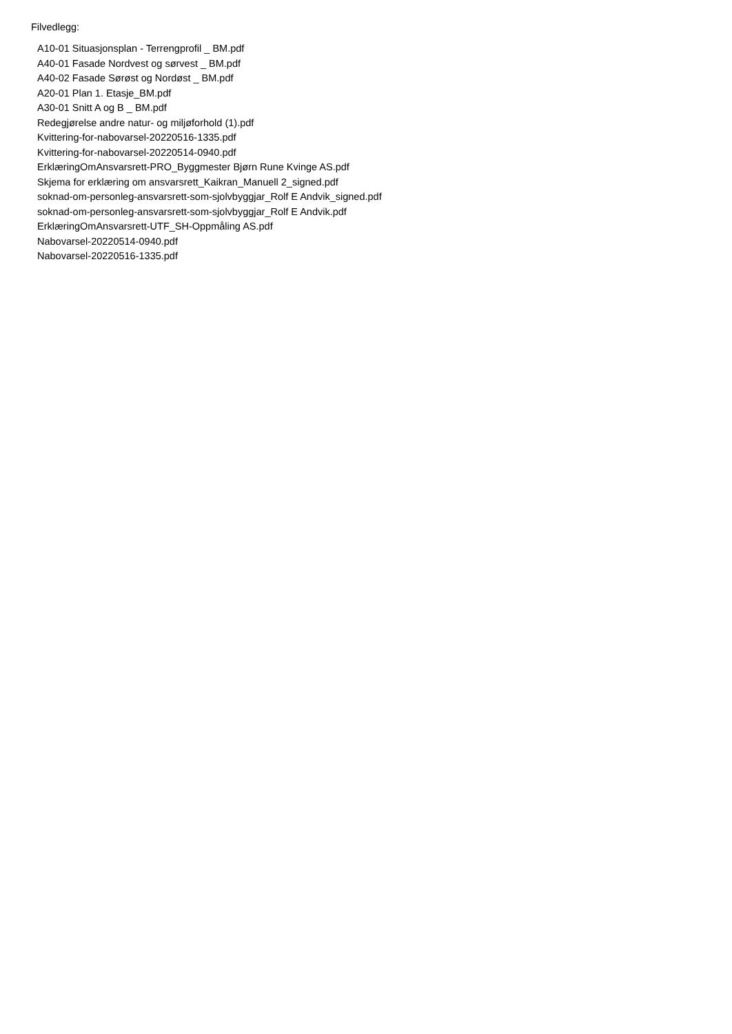Filvedlegg:
A10-01 Situasjonsplan - Terrengprofil _ BM.pdf
A40-01 Fasade Nordvest og sørvest _ BM.pdf
A40-02 Fasade Sørøst og Nordøst _ BM.pdf
A20-01 Plan 1. Etasje_BM.pdf
A30-01 Snitt A og B _ BM.pdf
Redegjørelse andre natur- og miljøforhold (1).pdf
Kvittering-for-nabovarsel-20220516-1335.pdf
Kvittering-for-nabovarsel-20220514-0940.pdf
ErklæringOmAnsvarsrett-PRO_Byggmester Bjørn Rune Kvinge AS.pdf
Skjema for erklæring om ansvarsrett_Kaikran_Manuell 2_signed.pdf
soknad-om-personleg-ansvarsrett-som-sjolvbyggjar_Rolf E Andvik_signed.pdf
soknad-om-personleg-ansvarsrett-som-sjolvbyggjar_Rolf E Andvik.pdf
ErklæringOmAnsvarsrett-UTF_SH-Oppmåling AS.pdf
Nabovarsel-20220514-0940.pdf
Nabovarsel-20220516-1335.pdf